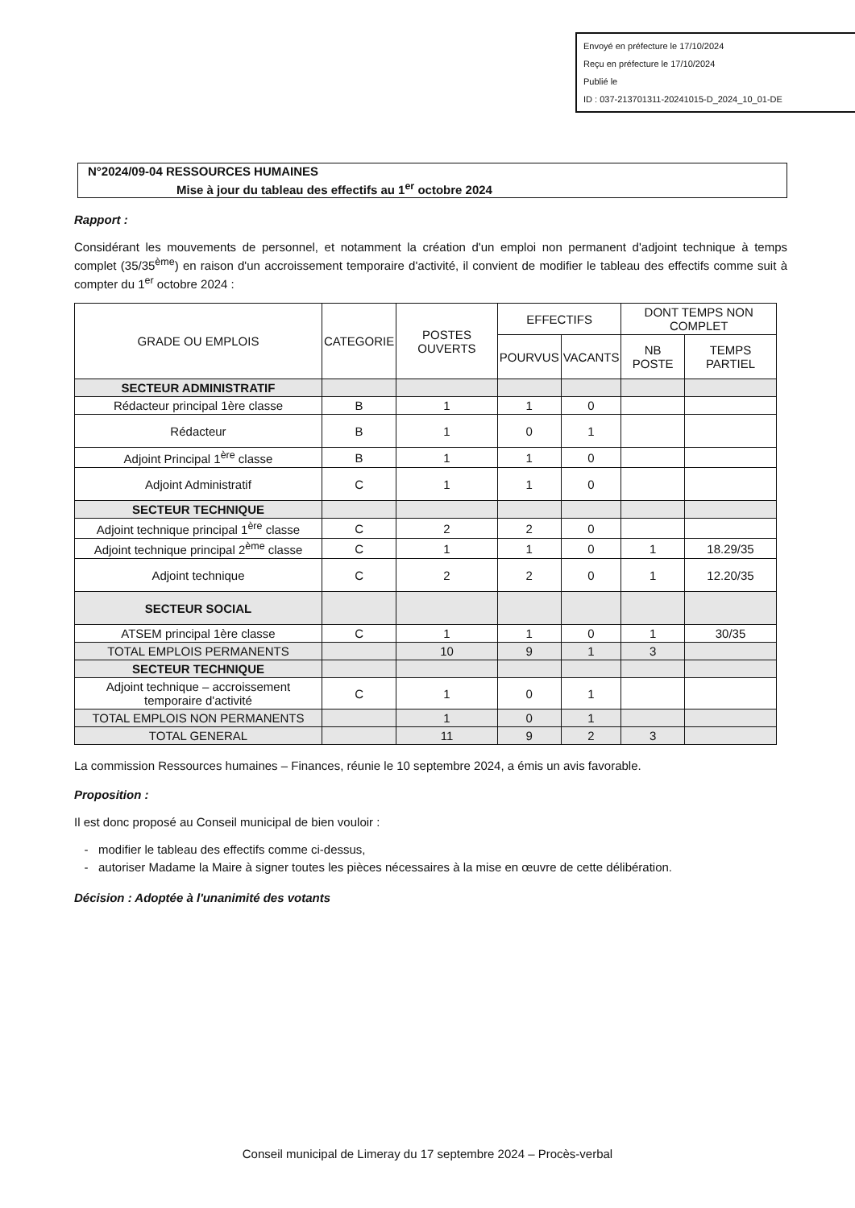Envoyé en préfecture le 17/10/2024
Reçu en préfecture le 17/10/2024
Publié le
ID : 037-213701311-20241015-D_2024_10_01-DE
N°2024/09-04 RESSOURCES HUMAINES
Mise à jour du tableau des effectifs au 1<sup>er</sup> octobre 2024
Rapport :
Considérant les mouvements de personnel, et notamment la création d'un emploi non permanent d'adjoint technique à temps complet (35/35<sup>ème</sup>) en raison d'un accroissement temporaire d'activité, il convient de modifier le tableau des effectifs comme suit à compter du 1<sup>er</sup> octobre 2024 :
| GRADE OU EMPLOIS | CATEGORIE | POSTES OUVERTS | EFFECTIFS | | DONT TEMPS NON COMPLET | |
| --- | --- | --- | --- | --- | --- | --- |
| | | | POURVUS | VACANTS | NB POSTE | TEMPS PARTIEL |
| SECTEUR ADMINISTRATIF | | | | | | |
| Rédacteur principal 1ère classe | B | 1 | 1 | 0 | | |
| Rédacteur | B | 1 | 0 | 1 | | |
| Adjoint Principal 1<sup>ère</sup> classe | B | 1 | 1 | 0 | | |
| Adjoint Administratif | C | 1 | 1 | 0 | | |
| SECTEUR TECHNIQUE | | | | | | |
| Adjoint technique principal 1<sup>ère</sup> classe | C | 2 | 2 | 0 | | |
| Adjoint technique principal 2<sup>ème</sup> classe | C | 1 | 1 | 0 | 1 | 18.29/35 |
| Adjoint technique | C | 2 | 2 | 0 | 1 | 12.20/35 |
| SECTEUR SOCIAL | | | | | | |
| ATSEM principal 1ère classe | C | 1 | 1 | 0 | 1 | 30/35 |
| TOTAL EMPLOIS PERMANENTS | | 10 | 9 | 1 | 3 | |
| SECTEUR TECHNIQUE | | | | | | |
| Adjoint technique – accroissement temporaire d'activité | C | 1 | 0 | 1 | | |
| TOTAL EMPLOIS NON PERMANENTS | | 1 | 0 | 1 | | |
| TOTAL GENERAL | | 11 | 9 | 2 | 3 | |
La commission Ressources humaines – Finances, réunie le 10 septembre 2024, a émis un avis favorable.
Proposition :
Il est donc proposé au Conseil municipal de bien vouloir :
modifier le tableau des effectifs comme ci-dessus,
autoriser Madame la Maire à signer toutes les pièces nécessaires à la mise en œuvre de cette délibération.
Décision : Adoptée à l'unanimité des votants
Conseil municipal de Limeray du 17 septembre 2024 – Procès-verbal